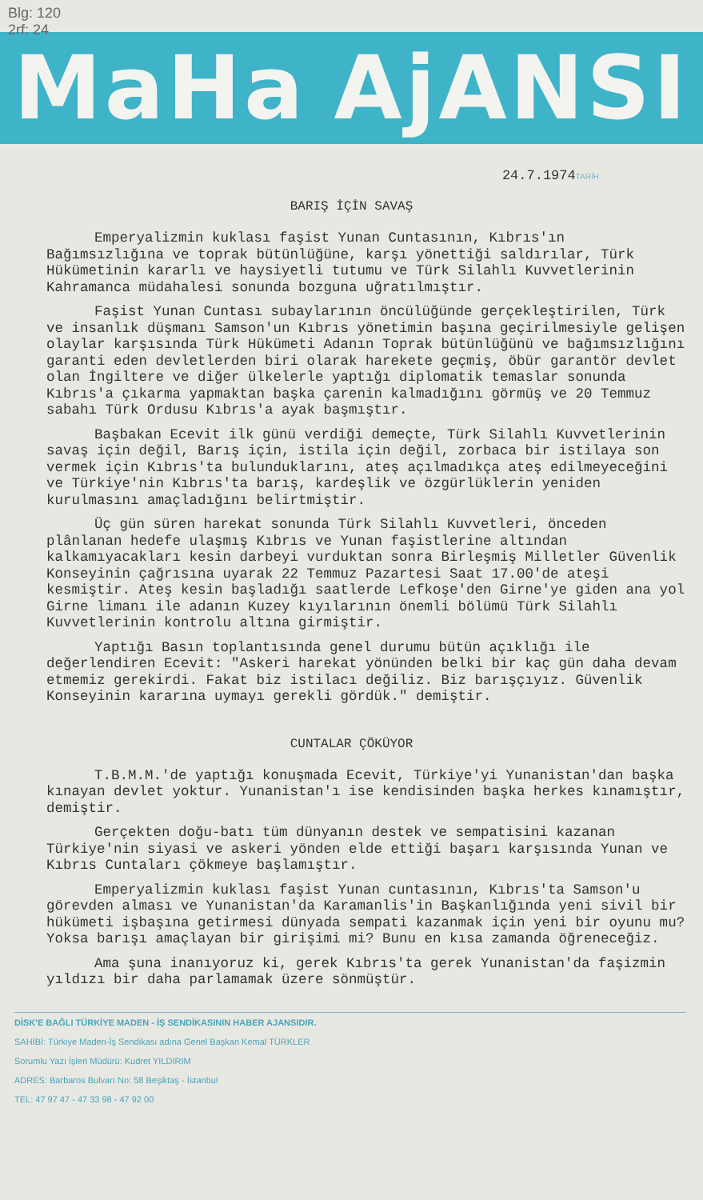Blg: 120
2rf: 24
MaHa AjANSI
24.7.1974TARİH
BARIŞ İÇİN SAVAŞ
Emperyalizmin kuklası faşist Yunan Cuntasının, Kıbrıs'ın Bağımsızlığına ve toprak bütünlüğüne, karşı yönettiği saldırılar, Türk Hükümetinin kararlı ve haysiyetli tutumu ve Türk Silahlı Kuvvetlerinin Kahramanca müdahalesi sonunda bozguna uğratılmıştır.
Faşist Yunan Cuntası subaylarının öncülüğünde gerçekleştirilen, Türk ve insanlık düşmanı Samson'un Kıbrıs yönetimin başına geçirilmesiyle gelişen olaylar karşısında Türk Hükümeti Adanın Toprak bütünlüğünü ve bağımsızlığını garanti eden devletlerden biri olarak harekete geçmiş, öbür garantör devlet olan İngiltere ve diğer ülkelerle yaptığı diplomatik temaslar sonunda Kıbrıs'a çıkarma yapmaktan başka çarenin kalmadığını görmüş ve 20 Temmuz sabahı Türk Ordusu Kıbrıs'a ayak başmıştır.
Başbakan Ecevit ilk günü verdiği demeçte, Türk Silahlı Kuvvetlerinin savaş için değil, Barış için, istila için değil, zorbaca bir istilaya son vermek için Kıbrıs'ta bulunduklarını, ateş açılmadıkça ateş edilmeyeceğini ve Türkiye'nin Kıbrıs'ta barış, kardeşlik ve özgürlüklerin yeniden kurulmasını amaçladığını belirtmiştir.
Üç gün süren harekat sonunda Türk Silahlı Kuvvetleri, önceden plânlanan hedefe ulaşmış Kıbrıs ve Yunan faşistlerine altından kalkamıyacakları kesin darbeyi vurduktan sonra Birleşmiş Milletler Güvenlik Konseyinin çağrısına uyarak 22 Temmuz Pazartesi Saat 17.00'de ateşi kesmiştir. Ateş kesin başladığı saatlerde Lefkoşe'den Girne'ye giden ana yol Girne limanı ile adanın Kuzey kıyılarının önemli bölümü Türk Silahlı Kuvvetlerinin kontrolu altına girmiştir.
Yaptığı Basın toplantısında genel durumu bütün açıklığı ile değerlendiren Ecevit: "Askeri harekat yönünden belki bir kaç gün daha devam etmemiz gerekirdi. Fakat biz istilacı değiliz. Biz barışçıyız. Güvenlik Konseyinin kararına uymayı gerekli gördük." demiştir.
CUNTALAR ÇÖKÜYOR
T.B.M.M.'de yaptığı konuşmada Ecevit, Türkiye'yi Yunanistan'dan başka kınayan devlet yoktur. Yunanistan'ı ise kendisinden başka herkes kınamıştır, demiştir.
Gerçekten doğu-batı tüm dünyanın destek ve sempatisini kazanan Türkiye'nin siyasi ve askeri yönden elde ettiği başarı karşısında Yunan ve Kıbrıs Cuntaları çökmeye başlamıştır.
Emperyalizmin kuklası faşist Yunan cuntasının, Kıbrıs'ta Samson'u görevden alması ve Yunanistan'da Karamanlis'in Başkanlığında yeni sivil bir hükümeti işbaşına getirmesi dünyada sempati kazanmak için yeni bir oyunu mu? Yoksa barışı amaçlayan bir girişimi mi? Bunu en kısa zamanda öğreneceğiz.
Ama şuna inanıyoruz ki, gerek Kıbrıs'ta gerek Yunanistan'da faşizmin yıldızı bir daha parlamamak üzere sönmüştür.
DİSK'E BAĞLI TÜRKİYE MADEN - İŞ SENDİKASININ HABER AJANSIDIR.
SAHİBİ: Türkiye Maden-İş Sendikası adına Genel Başkan Kemal TÜRKLER
Sorumlu Yazı İşleri Müdürü: Kudret YILDIRIM
ADRES: Barbaros Bulvarı No: 58 Beşiktaş - İstanbul
TEL: 47 97 47 - 47 33 98 - 47 92 00